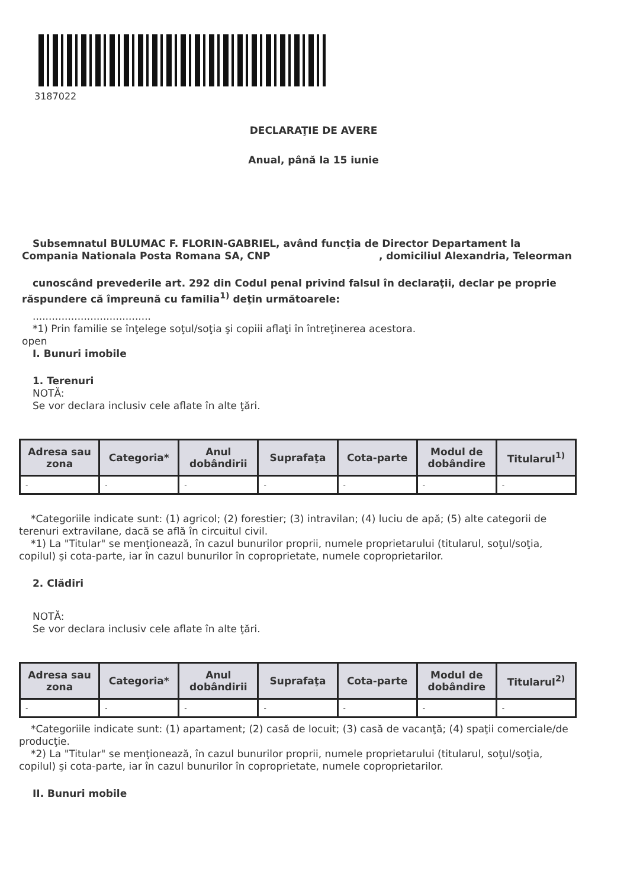3187022
DECLARAŢIE DE AVERE
Anual, până la 15 iunie
Subsemnatul BULUMAC F. FLORIN-GABRIEL, având funcţia de Director Departament la Compania Nationala Posta Romana SA, CNP , domiciliul Alexandria, Teleorman
cunoscând prevederile art. 292 din Codul penal privind falsul în declaraţii, declar pe proprie răspundere că împreună cu familia<sup>1)</sup> deţin următoarele:
.....................................
*1) Prin familie se înţelege soţul/soţia şi copiii aflaţi în întreţinerea acestora.
open
I. Bunuri imobile
1. Terenuri
NOTĂ:
Se vor declara inclusiv cele aflate în alte ţări.
| Adresa sau zona | Categoria* | Anul dobândirii | Suprafaţa | Cota-parte | Modul de dobândire | Titularul<sup>1)</sup> |
| --- | --- | --- | --- | --- | --- | --- |
| - | - | - | - | - | - | - |
*Categoriile indicate sunt: (1) agricol; (2) forestier; (3) intravilan; (4) luciu de apă; (5) alte categorii de terenuri extravilane, dacă se află în circuitul civil.
*1) La "Titular" se menţionează, în cazul bunurilor proprii, numele proprietarului (titularul, soţul/soţia, copilul) şi cota-parte, iar în cazul bunurilor în coproprietate, numele coproprietarilor.
2. Clădiri
NOTĂ:
Se vor declara inclusiv cele aflate în alte ţări.
| Adresa sau zona | Categoria* | Anul dobândirii | Suprafaţa | Cota-parte | Modul de dobândire | Titularul<sup>2)</sup> |
| --- | --- | --- | --- | --- | --- | --- |
| - | - | - | - | - | - | - |
*Categoriile indicate sunt: (1) apartament; (2) casă de locuit; (3) casă de vacanţă; (4) spaţii comerciale/de producţie.
*2) La "Titular" se menţionează, în cazul bunurilor proprii, numele proprietarului (titularul, soţul/soţia, copilul) şi cota-parte, iar în cazul bunurilor în coproprietate, numele coproprietarilor.
II. Bunuri mobile